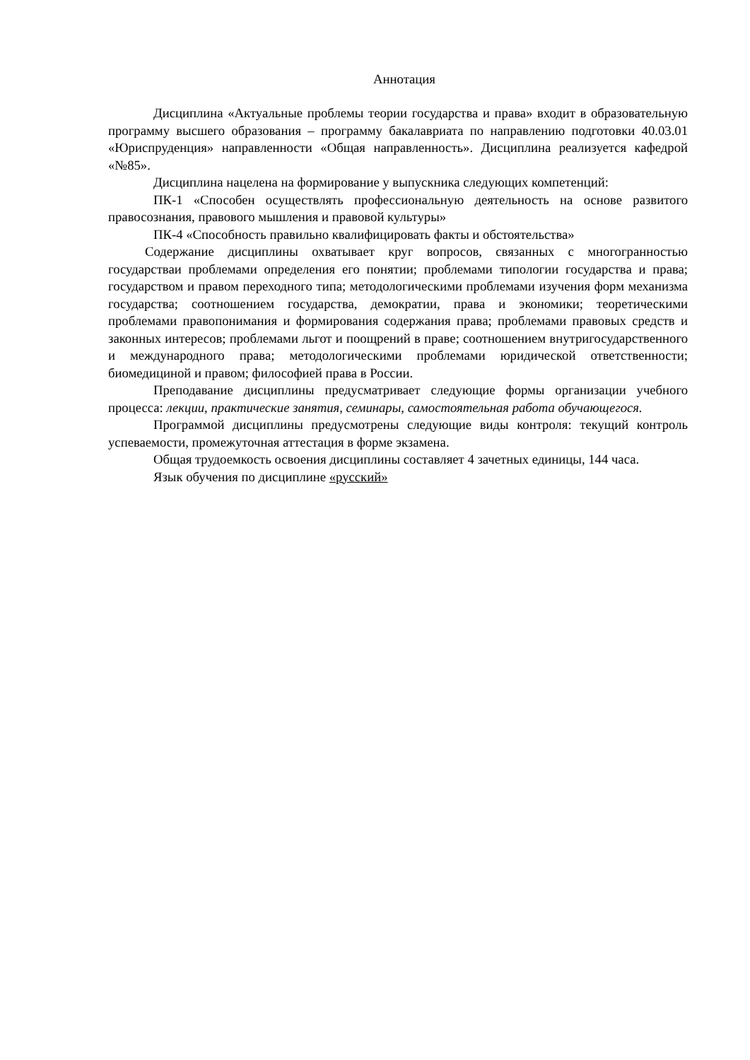Аннотация
Дисциплина «Актуальные проблемы теории государства и права» входит в образовательную программу высшего образования – программу бакалавриата по направлению подготовки 40.03.01 «Юриспруденция» направленности «Общая направленность». Дисциплина реализуется кафедрой «№85».
Дисциплина нацелена на формирование у выпускника следующих компетенций:
ПК-1 «Способен осуществлять профессиональную деятельность на основе развитого правосознания, правового мышления и правовой культуры»
ПК-4 «Способность правильно квалифицировать факты и обстоятельства»
Содержание дисциплины охватывает круг вопросов, связанных с многогранностью государстваи проблемами определения его понятии; проблемами типологии государства и права; государством и правом переходного типа; методологическими проблемами изучения форм механизма государства; соотношением государства, демократии, права и экономики; теоретическими проблемами правопонимания и формирования содержания права; проблемами правовых средств и законных интересов; проблемами льгот и поощрений в праве; соотношением внутригосударственного и международного права; методологическими проблемами юридической ответственности; биомедициной и правом; философией права в России.
Преподавание дисциплины предусматривает следующие формы организации учебного процесса: лекции, практические занятия, семинары, самостоятельная работа обучающегося.
Программой дисциплины предусмотрены следующие виды контроля: текущий контроль успеваемости, промежуточная аттестация в форме экзамена.
Общая трудоемкость освоения дисциплины составляет 4 зачетных единицы, 144 часа.
Язык обучения по дисциплине «русский»